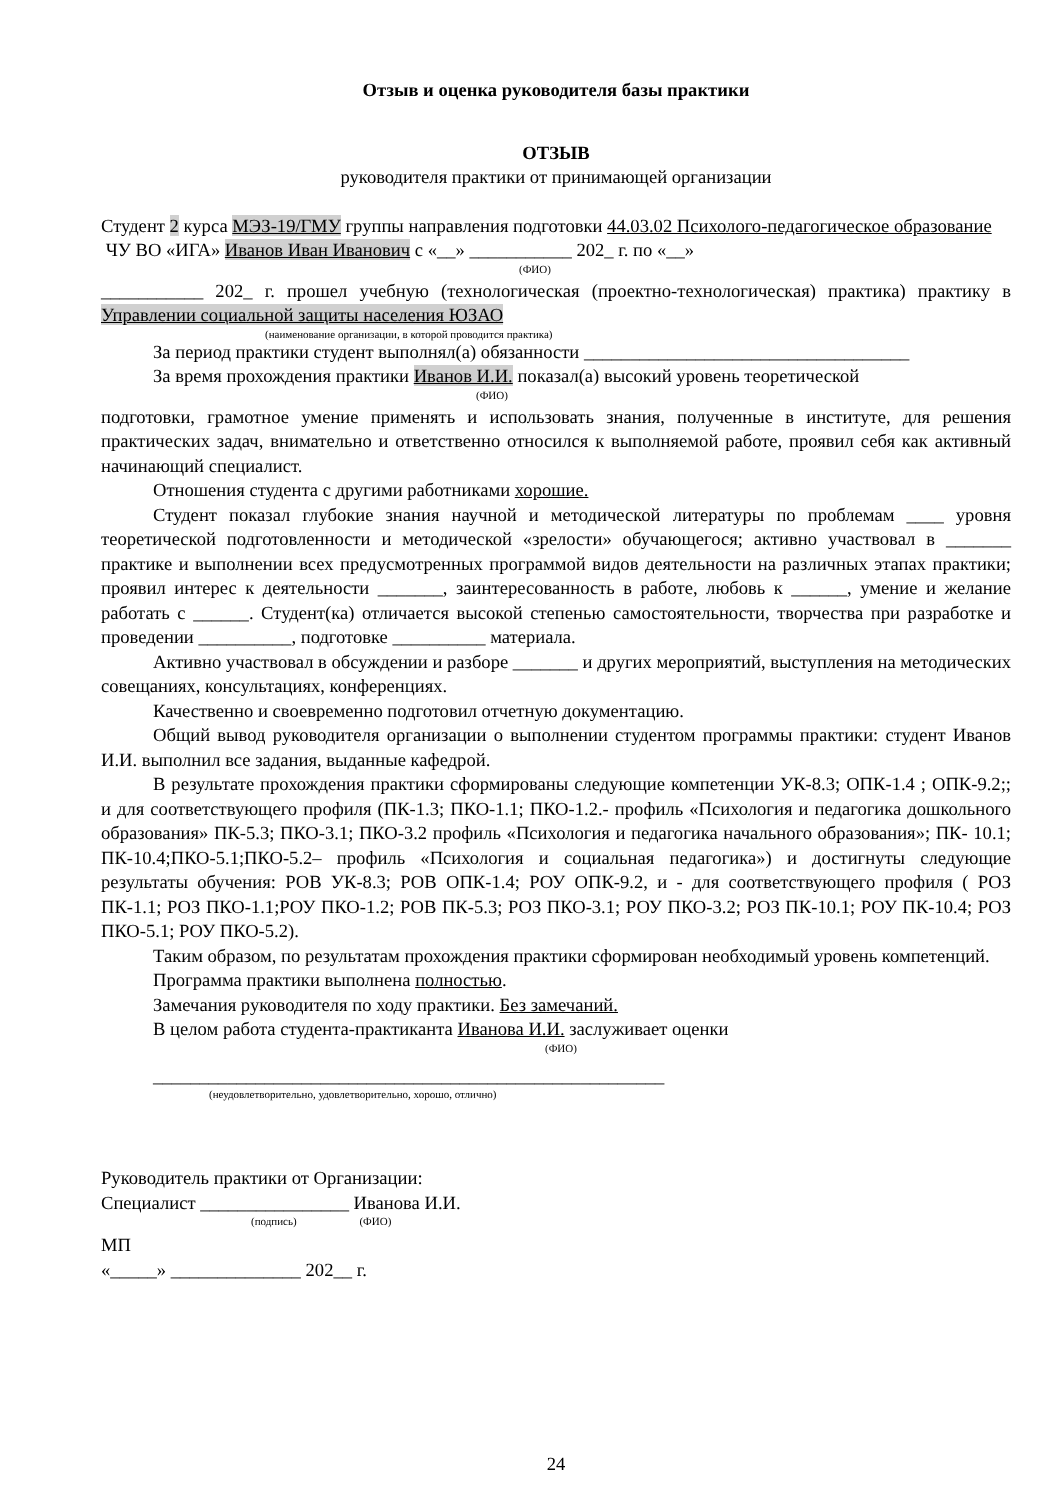Отзыв и оценка руководителя базы практики
ОТЗЫВ
руководителя практики от принимающей организации
Студент 2 курса МЭЗ-19/ГМУ группы направления подготовки 44.03.02 Психолого-педагогическое образование
ЧУ ВО «ИГА» Иванов Иван Иванович с «__» ___________ 202_ г. по «__»
(ФИО)
___________ 202_ г. прошел учебную (технологическая (проектно-технологическая) практика) практику в Управлении социальной защиты населения ЮЗАО
(наименование организации, в которой проводится практика)
За период практики студент выполнял(а) обязанности ___________________________________
За время прохождения практики Иванов И.И. показал(а) высокий уровень теоретической
(ФИО)
подготовки, грамотное умение применять и использовать знания, полученные в институте, для решения практических задач, внимательно и ответственно относился к выполняемой работе, проявил себя как активный начинающий специалист.
Отношения студента с другими работниками хорошие.
Студент показал глубокие знания научной и методической литературы по проблемам ____ уровня теоретической подготовленности и методической «зрелости» обучающегося; активно участвовал в _______ практике и выполнении всех предусмотренных программой видов деятельности на различных этапах практики; проявил интерес к деятельности _______, заинтересованность в работе, любовь к ______, умение и желание работать с ______. Студент(ка) отличается высокой степенью самостоятельности, творчества при разработке и проведении __________, подготовке __________ материала.
Активно участвовал в обсуждении и разборе _______ и других мероприятий, выступления на методических совещаниях, консультациях, конференциях.
Качественно и своевременно подготовил отчетную документацию.
Общий вывод руководителя организации о выполнении студентом программы практики: студент Иванов И.И. выполнил все задания, выданные кафедрой.
В результате прохождения практики сформированы следующие компетенции УК-8.3; ОПК-1.4 ; ОПК-9.2;; и для соответствующего профиля (ПК-1.3; ПКО-1.1; ПКО-1.2.- профиль «Психология и педагогика дошкольного образования» ПК-5.3; ПКО-3.1; ПКО-3.2 профиль «Психология и педагогика начального образования»; ПК- 10.1; ПК-10.4;ПКО-5.1;ПКО-5.2– профиль «Психология и социальная педагогика») и достигнуты следующие результаты обучения: РОВ УК-8.3; РОВ ОПК-1.4; РОУ ОПК-9.2, и - для соответствующего профиля ( РОЗ ПК-1.1; РОЗ ПКО-1.1;РОУ ПКО-1.2; РОВ ПК-5.3; РОЗ ПКО-3.1; РОУ ПКО-3.2; РОЗ ПК-10.1; РОУ ПК-10.4; РОЗ ПКО-5.1; РОУ ПКО-5.2).
Таким образом, по результатам прохождения практики сформирован необходимый уровень компетенций.
Программа практики выполнена полностью.
Замечания руководителя по ходу практики. Без замечаний.
В целом работа студента-практиканта Иванова И.И. заслуживает оценки
(ФИО)
_______________________________________________________
(неудовлетворительно, удовлетворительно, хорошо, отлично)
Руководитель практики от Организации:
Специалист ________________ Иванова И.И.
(подпись) (ФИО)
МП
«_____» ______________ 202__ г.
24